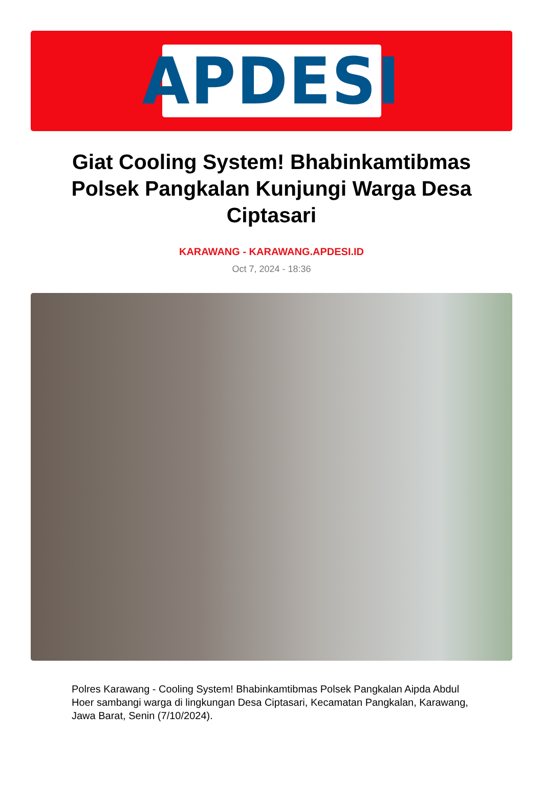APDESI
Giat Cooling System! Bhabinkamtibmas Polsek Pangkalan Kunjungi Warga Desa Ciptasari
KARAWANG - KARAWANG.APDESI.ID
Oct 7, 2024 - 18:36
Polres Karawang - Cooling System! Bhabinkamtibmas Polsek Pangkalan Aipda Abdul Hoer sambangi warga di lingkungan Desa Ciptasari, Kecamatan Pangkalan, Karawang, Jawa Barat, Senin (7/10/2024).